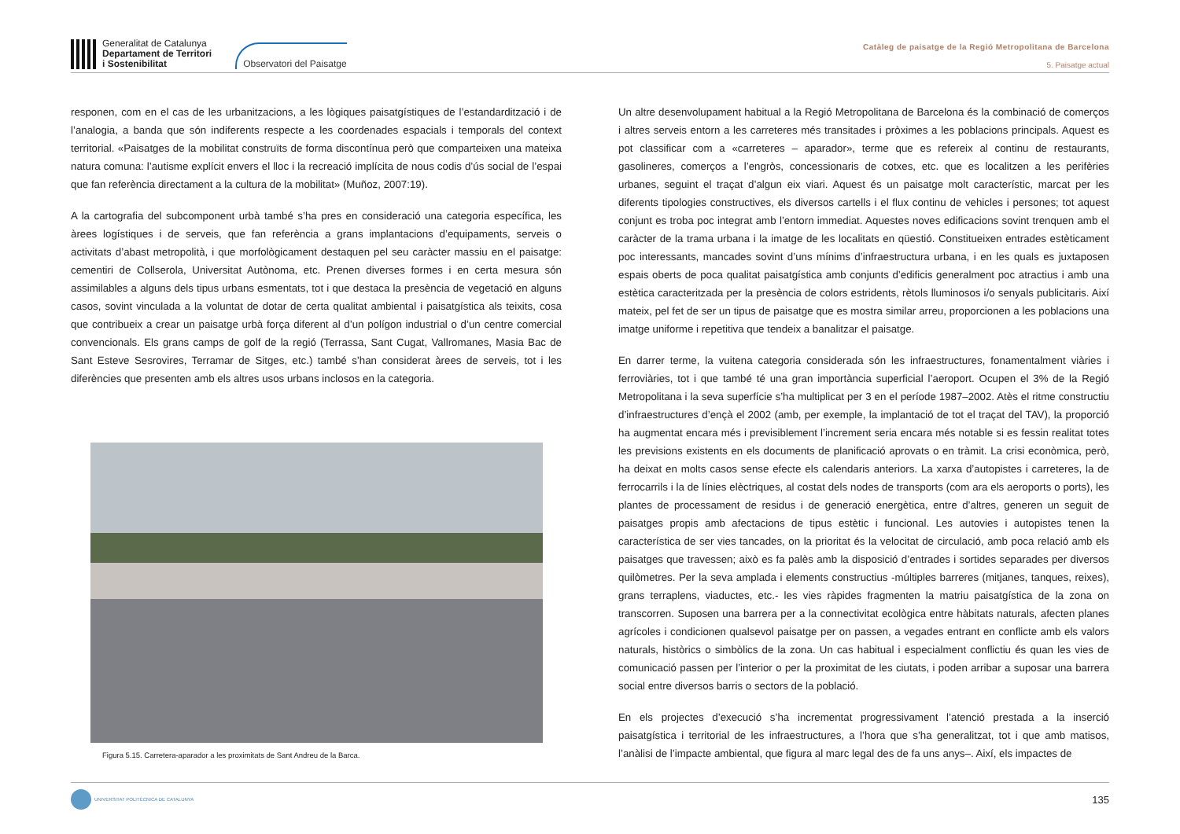Generalitat de Catalunya
Departament de Territori
i Sostenibilitat
Observatori del Paisatge
Catàleg de paisatge de la Regió Metropolitana de Barcelona
5. Paisatge actual
responen, com en el cas de les urbanitzacions, a les lògiques paisatgístiques de l’estandardització i de l’analogia, a banda que són indiferents respecte a les coordenades espacials i temporals del context territorial. «Paisatges de la mobilitat construïts de forma discontínua però que comparteixen una mateixa natura comuna: l’autisme explícit envers el lloc i la recreació implícita de nous codis d’ús social de l’espai que fan referència directament a la cultura de la mobilitat» (Muñoz, 2007:19).
A la cartografia del subcomponent urbà també s’ha pres en consideració una categoria específica, les àrees logístiques i de serveis, que fan referència a grans implantacions d’equipaments, serveis o activitats d’abast metropolità, i que morfològicament destaquen pel seu caràcter massiu en el paisatge: cementiri de Collserola, Universitat Autònoma, etc. Prenen diverses formes i en certa mesura són assimilables a alguns dels tipus urbans esmentats, tot i que destaca la presència de vegetació en alguns casos, sovint vinculada a la voluntat de dotar de certa qualitat ambiental i paisatgística als teixits, cosa que contribueix a crear un paisatge urbà força diferent al d’un polígon industrial o d’un centre comercial convencionals. Els grans camps de golf de la regió (Terrassa, Sant Cugat, Vallromanes, Masia Bac de Sant Esteve Sesrovires, Terramar de Sitges, etc.) també s’han considerat àrees de serveis, tot i les diferències que presenten amb els altres usos urbans inclosos en la categoria.
Figura 5.15. Carretera-aparador a les proximitats de Sant Andreu de la Barca.
Un altre desenvolupament habitual a la Regió Metropolitana de Barcelona és la combinació de comerços i altres serveis entorn a les carreteres més transitades i pròximes a les poblacions principals. Aquest es pot classificar com a «carreteres – aparador», terme que es refereix al continu de restaurants, gasolineres, comerços a l’engròs, concessionaris de cotxes, etc. que es localitzen a les perifèries urbanes, seguint el traçat d’algun eix viari. Aquest és un paisatge molt característic, marcat per les diferents tipologies constructives, els diversos cartells i el flux continu de vehicles i persones; tot aquest conjunt es troba poc integrat amb l’entorn immediat. Aquestes noves edificacions sovint trenquen amb el caràcter de la trama urbana i la imatge de les localitats en qüestió. Constitueixen entrades estèticament poc interessants, mancades sovint d’uns mínims d’infraestructura urbana, i en les quals es juxtaposen espais oberts de poca qualitat paisatgística amb conjunts d’edificis generalment poc atractius i amb una estètica caracteritzada per la presència de colors estridents, rètols lluminosos i/o senyals publicitaris. Així mateix, pel fet de ser un tipus de paisatge que es mostra similar arreu, proporcionen a les poblacions una imatge uniforme i repetitiva que tendeix a banalitzar el paisatge.
En darrer terme, la vuitena categoria considerada són les infraestructures, fonamentalment viàries i ferroviàries, tot i que també té una gran importància superficial l’aeroport. Ocupen el 3% de la Regió Metropolitana i la seva superfície s’ha multiplicat per 3 en el període 1987–2002. Atès el ritme constructiu d’infraestructures d’ençà el 2002 (amb, per exemple, la implantació de tot el traçat del TAV), la proporció ha augmentat encara més i previsiblement l’increment seria encara més notable si es fessin realitat totes les previsions existents en els documents de planificació aprovats o en tràmit. La crisi econòmica, però, ha deixat en molts casos sense efecte els calendaris anteriors. La xarxa d’autopistes i carreteres, la de ferrocarrils i la de línies elèctriques, al costat dels nodes de transports (com ara els aeroports o ports), les plantes de processament de residus i de generació energètica, entre d’altres, generen un seguit de paisatges propis amb afectacions de tipus estètic i funcional. Les autovies i autopistes tenen la característica de ser vies tancades, on la prioritat és la velocitat de circulació, amb poca relació amb els paisatges que travessen; això es fa palès amb la disposició d’entrades i sortides separades per diversos quilòmetres. Per la seva amplada i elements constructius -múltiples barreres (mitjanes, tanques, reixes), grans terraplens, viaductes, etc.- les vies ràpides fragmenten la matriu paisatgística de la zona on transcorren. Suposen una barrera per a la connectivitat ecològica entre hàbitats naturals, afecten planes agrícoles i condicionen qualsevol paisatge per on passen, a vegades entrant en conflicte amb els valors naturals, històrics o simbòlics de la zona. Un cas habitual i especialment conflictiu és quan les vies de comunicació passen per l’interior o per la proximitat de les ciutats, i poden arribar a suposar una barrera social entre diversos barris o sectors de la població.
En els projectes d’execució s’ha incrementat progressivament l’atenció prestada a la inserció paisatgística i territorial de les infraestructures, a l’hora que s’ha generalitzat, tot i que amb matisos, l’anàlisi de l’impacte ambiental, que figura al marc legal des de fa uns anys–. Així, els impactes de
UNIVERSITAT POLITÈCNICA DE CATALUNYA
135